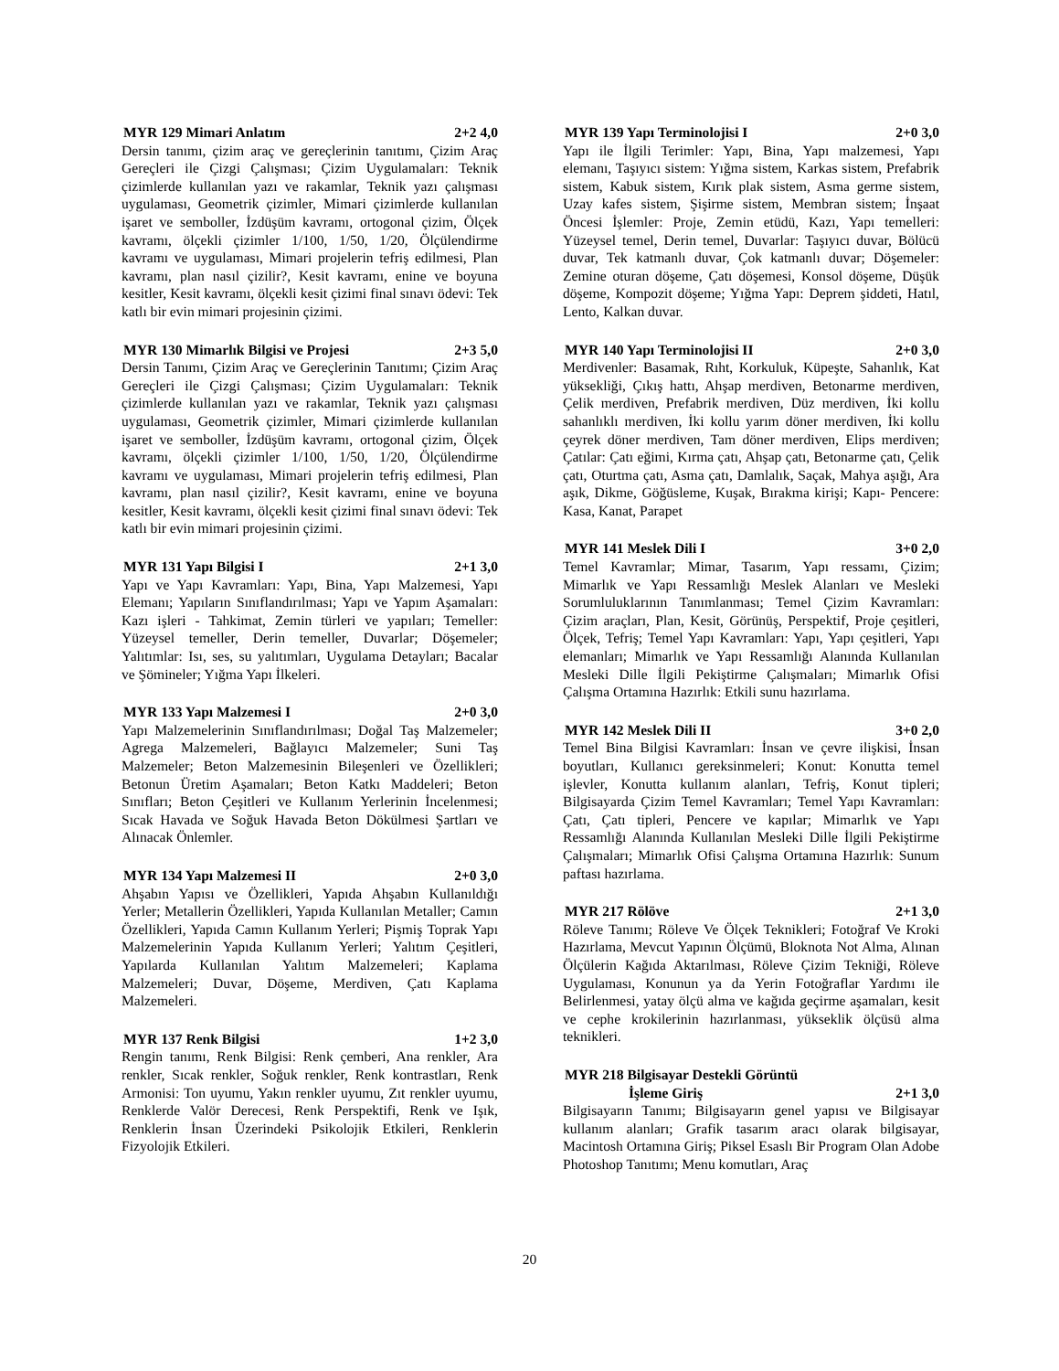MYR 129 Mimari Anlatım 2+2 4,0
Dersin tanımı, çizim araç ve gereçlerinin tanıtımı, Çizim Araç Gereçleri ile Çizgi Çalışması; Çizim Uygulamaları: Teknik çizimlerde kullanılan yazı ve rakamlar, Teknik yazı çalışması uygulaması, Geometrik çizimler, Mimari çizimlerde kullanılan işaret ve semboller, İzdüşüm kavramı, ortogonal çizim, Ölçek kavramı, ölçekli çizimler 1/100, 1/50, 1/20, Ölçülendirme kavramı ve uygulaması, Mimari projelerin tefriş edilmesi, Plan kavramı, plan nasıl çizilir?, Kesit kavramı, enine ve boyuna kesitler, Kesit kavramı, ölçekli kesit çizimi final sınavı ödevi: Tek katlı bir evin mimari projesinin çizimi.
MYR 130 Mimarlık Bilgisi ve Projesi 2+3 5,0
Dersin Tanımı, Çizim Araç ve Gereçlerinin Tanıtımı; Çizim Araç Gereçleri ile Çizgi Çalışması; Çizim Uygulamaları: Teknik çizimlerde kullanılan yazı ve rakamlar, Teknik yazı çalışması uygulaması, Geometrik çizimler, Mimari çizimlerde kullanılan işaret ve semboller, İzdüşüm kavramı, ortogonal çizim, Ölçek kavramı, ölçekli çizimler 1/100, 1/50, 1/20, Ölçülendirme kavramı ve uygulaması, Mimari projelerin tefriş edilmesi, Plan kavramı, plan nasıl çizilir?, Kesit kavramı, enine ve boyuna kesitler, Kesit kavramı, ölçekli kesit çizimi final sınavı ödevi: Tek katlı bir evin mimari projesinin çizimi.
MYR 131 Yapı Bilgisi I 2+1 3,0
Yapı ve Yapı Kavramları: Yapı, Bina, Yapı Malzemesi, Yapı Elemanı; Yapıların Sınıflandırılması; Yapı ve Yapım Aşamaları: Kazı işleri - Tahkimat, Zemin türleri ve yapıları; Temeller: Yüzeysel temeller, Derin temeller, Duvarlar; Döşemeler; Yalıtımlar: Isı, ses, su yalıtımları, Uygulama Detayları; Bacalar ve Şömineler; Yığma Yapı İlkeleri.
MYR 133 Yapı Malzemesi I 2+0 3,0
Yapı Malzemelerinin Sınıflandırılması; Doğal Taş Malzemeler; Agrega Malzemeleri, Bağlayıcı Malzemeler; Suni Taş Malzemeler; Beton Malzemesinin Bileşenleri ve Özellikleri; Betonun Üretim Aşamaları; Beton Katkı Maddeleri; Beton Sınıfları; Beton Çeşitleri ve Kullanım Yerlerinin İncelenmesi; Sıcak Havada ve Soğuk Havada Beton Dökülmesi Şartları ve Alınacak Önlemler.
MYR 134 Yapı Malzemesi II 2+0 3,0
Ahşabın Yapısı ve Özellikleri, Yapıda Ahşabın Kullanıldığı Yerler; Metallerin Özellikleri, Yapıda Kullanılan Metaller; Camın Özellikleri, Yapıda Camın Kullanım Yerleri; Pişmiş Toprak Yapı Malzemelerinin Yapıda Kullanım Yerleri; Yalıtım Çeşitleri, Yapılarda Kullanılan Yalıtım Malzemeleri; Kaplama Malzemeleri; Duvar, Döşeme, Merdiven, Çatı Kaplama Malzemeleri.
MYR 137 Renk Bilgisi 1+2 3,0
Rengin tanımı, Renk Bilgisi: Renk çemberi, Ana renkler, Ara renkler, Sıcak renkler, Soğuk renkler, Renk kontrastları, Renk Armonisi: Ton uyumu, Yakın renkler uyumu, Zıt renkler uyumu, Renklerde Valör Derecesi, Renk Perspektifi, Renk ve Işık, Renklerin İnsan Üzerindeki Psikolojik Etkileri, Renklerin Fizyolojik Etkileri.
MYR 139 Yapı Terminolojisi I 2+0 3,0
Yapı ile İlgili Terimler: Yapı, Bina, Yapı malzemesi, Yapı elemanı, Taşıyıcı sistem: Yığma sistem, Karkas sistem, Prefabrik sistem, Kabuk sistem, Kırık plak sistem, Asma germe sistem, Uzay kafes sistem, Şişirme sistem, Membran sistem; İnşaat Öncesi İşlemler: Proje, Zemin etüdü, Kazı, Yapı temelleri: Yüzeysel temel, Derin temel, Duvarlar: Taşıyıcı duvar, Bölücü duvar, Tek katmanlı duvar, Çok katmanlı duvar; Döşemeler: Zemine oturan döşeme, Çatı döşemesi, Konsol döşeme, Düşük döşeme, Kompozit döşeme; Yığma Yapı: Deprem şiddeti, Hatıl, Lento, Kalkan duvar.
MYR 140 Yapı Terminolojisi II 2+0 3,0
Merdivenler: Basamak, Rıht, Korkuluk, Küpeşte, Sahanlık, Kat yüksekliği, Çıkış hattı, Ahşap merdiven, Betonarme merdiven, Çelik merdiven, Prefabrik merdiven, Düz merdiven, İki kollu sahanlıklı merdiven, İki kollu yarım döner merdiven, İki kollu çeyrek döner merdiven, Tam döner merdiven, Elips merdiven; Çatılar: Çatı eğimi, Kırma çatı, Ahşap çatı, Betonarme çatı, Çelik çatı, Oturtma çatı, Asma çatı, Damlalık, Saçak, Mahya aşığı, Ara aşık, Dikme, Göğüsleme, Kuşak, Bırakma kirişi; Kapı- Pencere: Kasa, Kanat, Parapet
MYR 141 Meslek Dili I 3+0 2,0
Temel Kavramlar; Mimar, Tasarım, Yapı ressamı, Çizim; Mimarlık ve Yapı Ressamlığı Meslek Alanları ve Mesleki Sorumluluklarının Tanımlanması; Temel Çizim Kavramları: Çizim araçları, Plan, Kesit, Görünüş, Perspektif, Proje çeşitleri, Ölçek, Tefriş; Temel Yapı Kavramları: Yapı, Yapı çeşitleri, Yapı elemanları; Mimarlık ve Yapı Ressamlığı Alanında Kullanılan Mesleki Dille İlgili Pekiştirme Çalışmaları; Mimarlık Ofisi Çalışma Ortamına Hazırlık: Etkili sunu hazırlama.
MYR 142 Meslek Dili II 3+0 2,0
Temel Bina Bilgisi Kavramları: İnsan ve çevre ilişkisi, İnsan boyutları, Kullanıcı gereksinmeleri; Konut: Konutta temel işlevler, Konutta kullanım alanları, Tefriş, Konut tipleri; Bilgisayarda Çizim Temel Kavramları; Temel Yapı Kavramları: Çatı, Çatı tipleri, Pencere ve kapılar; Mimarlık ve Yapı Ressamlığı Alanında Kullanılan Mesleki Dille İlgili Pekiştirme Çalışmaları; Mimarlık Ofisi Çalışma Ortamına Hazırlık: Sunum paftası hazırlama.
MYR 217 Rölöve 2+1 3,0
Röleve Tanımı; Röleve Ve Ölçek Teknikleri; Fotoğraf Ve Kroki Hazırlama, Mevcut Yapının Ölçümü, Bloknota Not Alma, Alınan Ölçülerin Kağıda Aktarılması, Röleve Çizim Tekniği, Röleve Uygulaması, Konunun ya da Yerin Fotoğraflar Yardımı ile Belirlenmesi, yatay ölçü alma ve kağıda geçirme aşamaları, kesit ve cephe krokilerinin hazırlanması, yükseklik ölçüsü alma teknikleri.
MYR 218 Bilgisayar Destekli Görüntü
İşleme Giriş 2+1 3,0
Bilgisayarın Tanımı; Bilgisayarın genel yapısı ve Bilgisayar kullanım alanları; Grafik tasarım aracı olarak bilgisayar, Macintosh Ortamına Giriş; Piksel Esaslı Bir Program Olan Adobe Photoshop Tanıtımı; Menu komutları, Araç
20